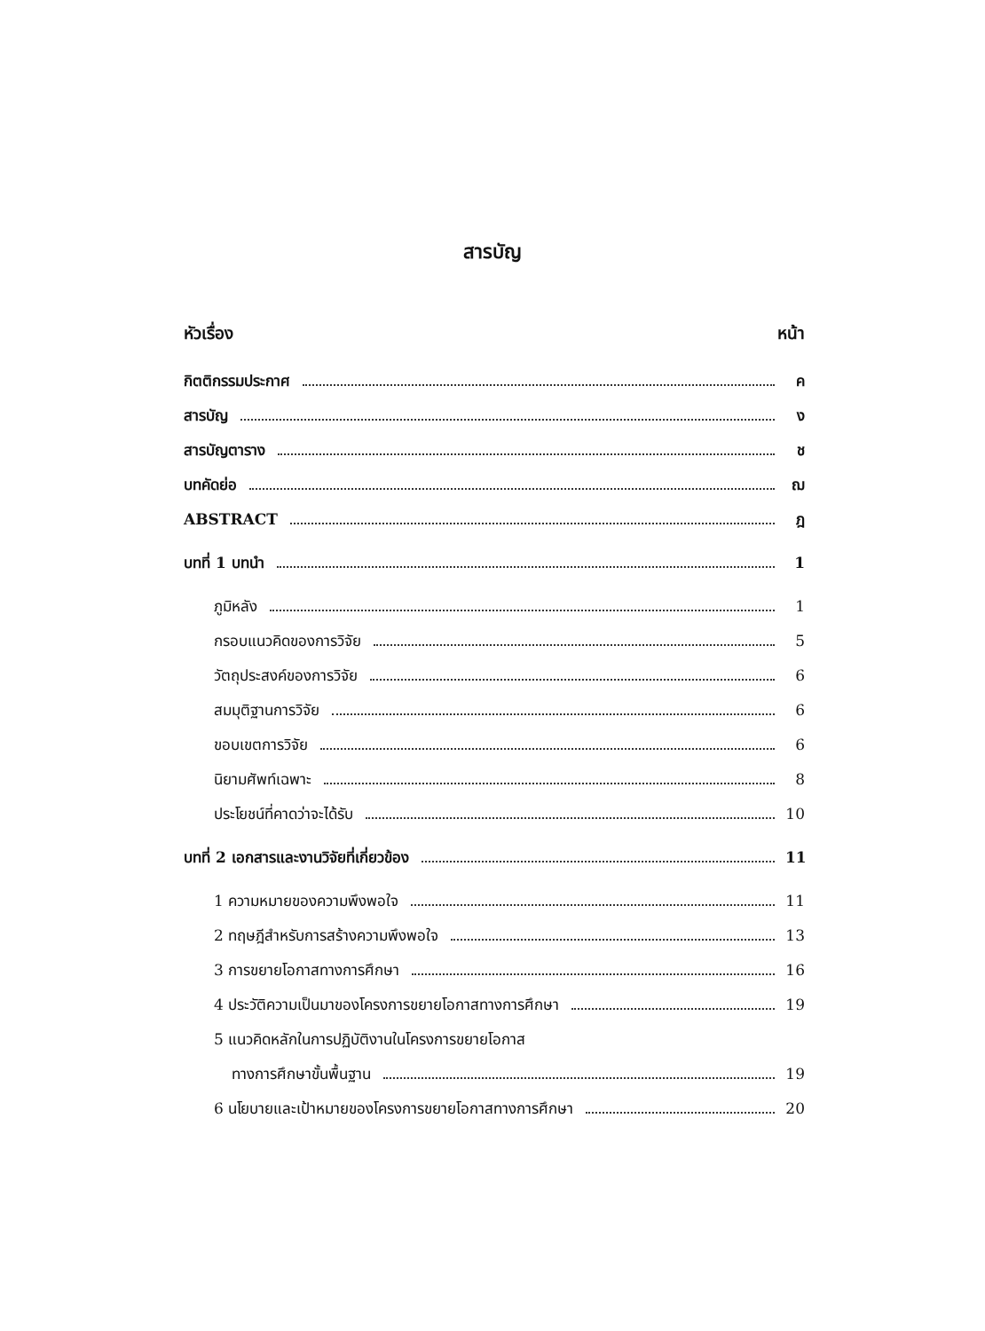สารบัญ
หัวเรื่อง หน้า
กิตติกรรมประกาศ ค
สารบัญ ง
สารบัญตาราง ช
บทคัดย่อ ฌ
ABSTRACT ฎ
บทที่ 1 บทนำ 1
ภูมิหลัง 1
กรอบแนวคิดของการวิจัย 5
วัตถุประสงค์ของการวิจัย 6
สมมุติฐานการวิจัย 6
ขอบเขตการวิจัย 6
นิยามศัพท์เฉพาะ 8
ประโยชน์ที่คาดว่าจะได้รับ 10
บทที่ 2 เอกสารและงานวิจัยที่เกี่ยวข้อง 11
1 ความหมายของความพึงพอใจ 11
2 ทฤษฎีสำหรับการสร้างความพึงพอใจ 13
3 การขยายโอกาสทางการศึกษา 16
4 ประวัติความเป็นมาของโครงการขยายโอกาสทางการศึกษา 19
5 แนวคิดหลักในการปฏิบัติงานในโครงการขยายโอกาส
ทางการศึกษาขั้นพื้นฐาน 19
6 นโยบายและเป้าหมายของโครงการขยายโอกาสทางการศึกษา 20